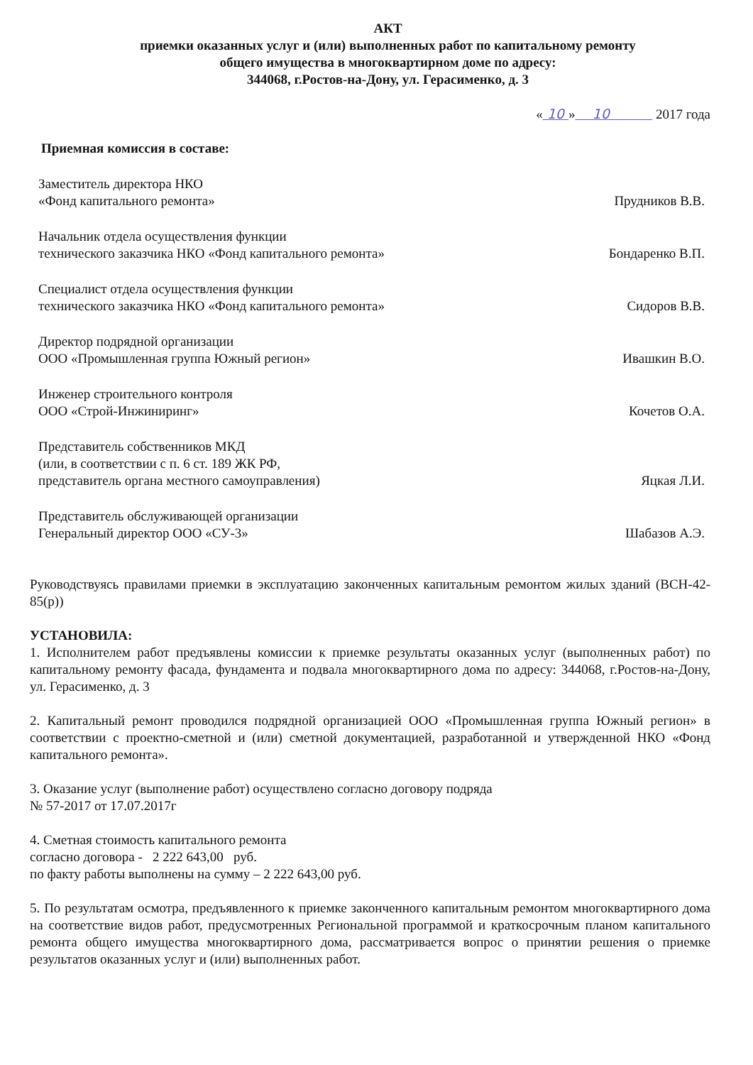АКТ
приемки оказанных услуг и (или) выполненных работ по капитальному ремонту
общего имущества в многоквартирном доме по адресу:
344068, г.Ростов-на-Дону, ул. Герасименко, д. 3
« 10 » 10 2017 года
Приемная комиссия в составе:
Заместитель директора НКО
«Фонд капитального ремонта»
Прудников В.В.
Начальник отдела осуществления функции
технического заказчика НКО «Фонд капитального ремонта»
Бондаренко В.П.
Специалист отдела осуществления функции
технического заказчика НКО «Фонд капитального ремонта»
Сидоров В.В.
Директор подрядной организации
ООО «Промышленная группа Южный регион»
Ивашкин В.О.
Инженер строительного контроля
ООО «Строй-Инжиниринг»
Кочетов О.А.
Представитель собственников МКД
(или, в соответствии с п. 6 ст. 189 ЖК РФ,
представитель органа местного самоуправления)
Яцкая Л.И.
Представитель обслуживающей организации
Генеральный директор ООО «СУ-3»
Шабазов А.Э.
Руководствуясь правилами приемки в эксплуатацию законченных капитальным ремонтом жилых зданий (ВСН-42-85(р))
УСТАНОВИЛА:
1. Исполнителем работ предъявлены комиссии к приемке результаты оказанных услуг (выполненных работ) по капитальному ремонту фасада, фундамента и подвала многоквартирного дома по адресу: 344068, г.Ростов-на-Дону, ул. Герасименко, д. 3
2. Капитальный ремонт проводился подрядной организацией ООО «Промышленная группа Южный регион» в соответствии с проектно-сметной и (или) сметной документацией, разработанной и утвержденной НКО «Фонд капитального ремонта».
3. Оказание услуг (выполнение работ) осуществлено согласно договору подряда
№ 57-2017 от 17.07.2017г
4. Сметная стоимость капитального ремонта
согласно договора - 2 222 643,00 руб.
по факту работы выполнены на сумму – 2 222 643,00 руб.
5. По результатам осмотра, предъявленного к приемке законченного капитальным ремонтом многоквартирного дома на соответствие видов работ, предусмотренных Региональной программой и краткосрочным планом капитального ремонта общего имущества многоквартирного дома, рассматривается вопрос о принятии решения о приемке результатов оказанных услуг и (или) выполненных работ.